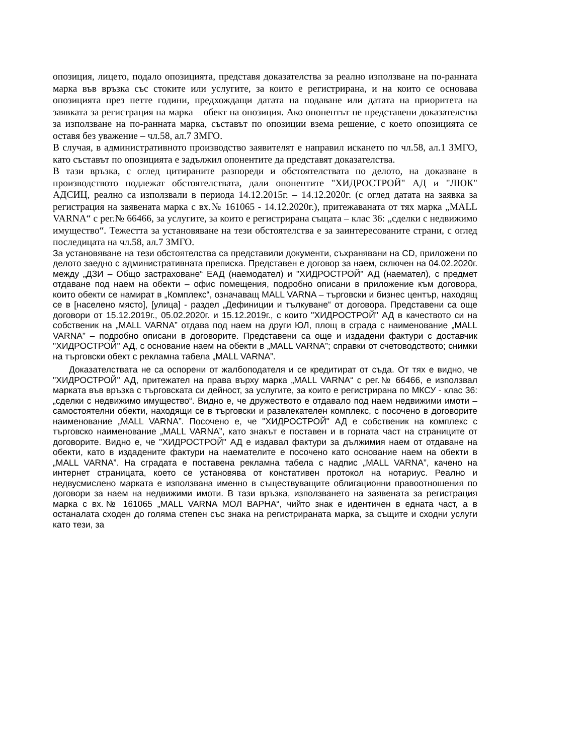опозиция, лицето, подало опозицията, представя доказателства за реално използване на по-ранната марка във връзка със стоките или услугите, за които е регистрирана, и на които се основава опозицията през петте години, предхождащи датата на подаване или датата на приоритета на заявката за регистрация на марка – обект на опозиция. Ако опонентът не представени доказателства за използване на по-ранната марка, съставът по опозиции взема решение, с което опозицията се оставя без уважение – чл.58, ал.7 ЗМГО.
В случая, в административното производство заявителят е направил искането по чл.58, ал.1 ЗМГО, като съставът по опозицията е задължил опонентите да представят доказателства.
В тази връзка, с оглед цитираните разпореди и обстоятелствата по делото, на доказване в производството подлежат обстоятелствата, дали опонентите "ХИДРОСТРОЙ" АД и "ЛЮК" АДСИЦ, реално са използвали в периода 14.12.2015г. – 14.12.2020г. (с оглед датата на заявка за регистрация на заявената марка с вх.№ 161065 - 14.12.2020г.), притежаваната от тях марка „MALL VARNA“ с рег.№ 66466, за услугите, за които е регистрирана същата – клас 36: „сделки с недвижимо имущество“. Тежестта за установяване на тези обстоятелства е за заинтересованите страни, с оглед последицата на чл.58, ал.7 ЗМГО.
За установяване на тези обстоятелства са представили документи, съхранявани на CD, приложени по делото заедно с административната преписка. Представен е договор за наем, сключен на 04.02.2020г. между „ДЗИ – Общо застраховане“ ЕАД (наемодател) и "ХИДРОСТРОЙ" АД (наемател), с предмет отдаване под наем на обекти – офис помещения, подробно описани в приложение към договора, които обекти се намират в „Комплекс“, означаващ MALL VARNA – търговски и бизнес център, находящ се в [населено място], [улица] - раздел „Дефиниции и тълкуване“ от договора. Представени са още договори от 15.12.2019г., 05.02.2020г. и 15.12.2019г., с които "ХИДРОСТРОЙ" АД в качеството си на собственик на „MALL VARNA” отдава под наем на други ЮЛ, площ в сграда с наименование „MALL VARNA” – подробно описани в договорите. Представени са още и издадени фактури с доставчик "ХИДРОСТРОЙ" АД, с основание наем на обекти в „MALL VARNA”; справки от счетоводството; снимки на търговски обект с рекламна табела „MALL VARNA”.
Доказателствата не са оспорени от жалбоподателя и се кредитират от съда. От тях е видно, че "ХИДРОСТРОЙ" АД, притежател на права върху марка „MALL VARNA“ с рег.№ 66466, е използвал марката във връзка с търговската си дейност, за услугите, за които е регистрирана по МКСУ - клас 36: „сделки с недвижимо имущество“. Видно е, че дружеството е отдавало под наем недвижими имоти – самостоятелни обекти, находящи се в търговски и развлекателен комплекс, с посочено в договорите наименование „MALL VARNA”. Посочено е, че "ХИДРОСТРОЙ" АД е собственик на комплекс с търговско наименование „MALL VARNA”, като знакът е поставен и в горната част на страниците от договорите. Видно е, че "ХИДРОСТРОЙ" АД е издавал фактури за дължимия наем от отдаване на обекти, като в издадените фактури на наемателите е посочено като основание наем на обекти в „MALL VARNA”. На сградата е поставена рекламна табела с надпис „MALL VARNA”, качено на интернет страницата, което се установява от констативен протокол на нотариус. Реално и недвусмислено марката е използвана именно в съществуващите облигационни правоотношения по договори за наем на недвижими имоти. В тази връзка, използването на заявената за регистрация марка с вх.№ 161065 „MALL VARNA МОЛ ВАРНА“, чийто знак е идентичен в едната част, а в останалата сходен до голяма степен със знака на регистрираната марка, за същите и сходни услуги като тези, за